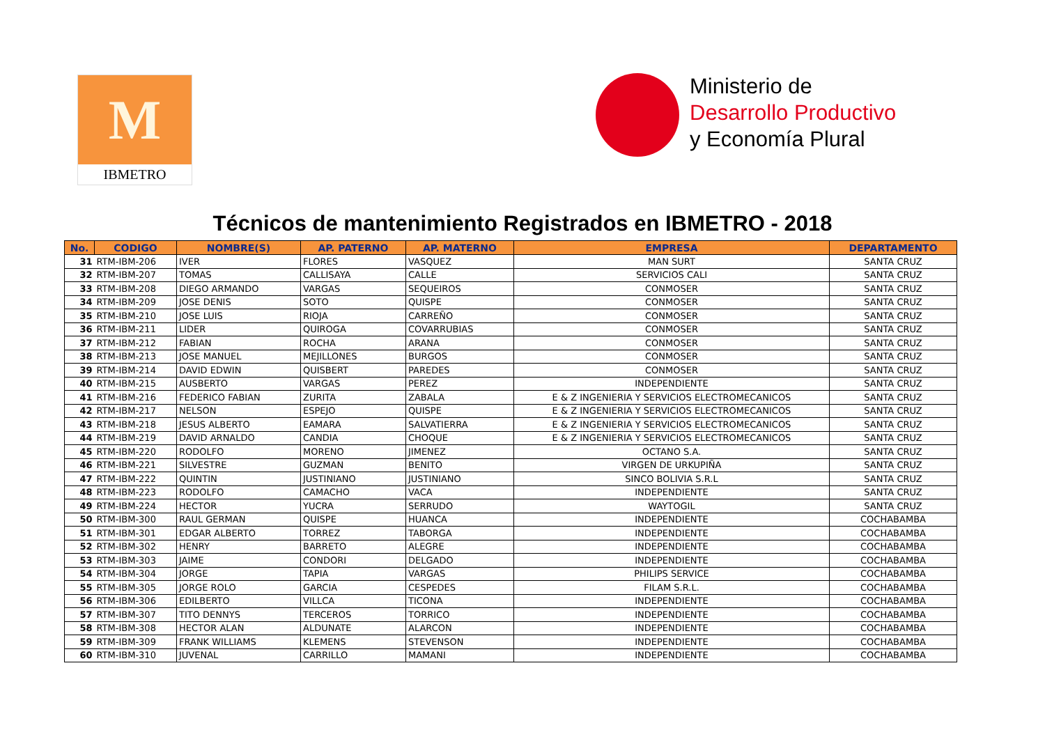M
IBMETRO
Ministerio de
Desarrollo Productivo
y Economía Plural
Técnicos de mantenimiento Registrados en IBMETRO - 2018
| No. | CODIGO | NOMBRE(S) | AP. PATERNO | AP. MATERNO | EMPRESA | DEPARTAMENTO |
| --- | --- | --- | --- | --- | --- | --- |
| 31 | RTM-IBM-206 | IVER | FLORES | VASQUEZ | MAN SURT | SANTA CRUZ |
| 32 | RTM-IBM-207 | TOMAS | CALLISAYA | CALLE | SERVICIOS CALI | SANTA CRUZ |
| 33 | RTM-IBM-208 | DIEGO ARMANDO | VARGAS | SEQUEIROS | CONMOSER | SANTA CRUZ |
| 34 | RTM-IBM-209 | JOSE DENIS | SOTO | QUISPE | CONMOSER | SANTA CRUZ |
| 35 | RTM-IBM-210 | JOSE LUIS | RIOJA | CARREÑO | CONMOSER | SANTA CRUZ |
| 36 | RTM-IBM-211 | LIDER | QUIROGA | COVARRUBIAS | CONMOSER | SANTA CRUZ |
| 37 | RTM-IBM-212 | FABIAN | ROCHA | ARANA | CONMOSER | SANTA CRUZ |
| 38 | RTM-IBM-213 | JOSE MANUEL | MEJILLONES | BURGOS | CONMOSER | SANTA CRUZ |
| 39 | RTM-IBM-214 | DAVID EDWIN | QUISBERT | PAREDES | CONMOSER | SANTA CRUZ |
| 40 | RTM-IBM-215 | AUSBERTO | VARGAS | PEREZ | INDEPENDIENTE | SANTA CRUZ |
| 41 | RTM-IBM-216 | FEDERICO FABIAN | ZURITA | ZABALA | E & Z INGENIERIA Y SERVICIOS ELECTROMECANICOS | SANTA CRUZ |
| 42 | RTM-IBM-217 | NELSON | ESPEJO | QUISPE | E & Z INGENIERIA Y SERVICIOS ELECTROMECANICOS | SANTA CRUZ |
| 43 | RTM-IBM-218 | JESUS ALBERTO | EAMARA | SALVATIERRA | E & Z INGENIERIA Y SERVICIOS ELECTROMECANICOS | SANTA CRUZ |
| 44 | RTM-IBM-219 | DAVID ARNALDO | CANDIA | CHOQUE | E & Z INGENIERIA Y SERVICIOS ELECTROMECANICOS | SANTA CRUZ |
| 45 | RTM-IBM-220 | RODOLFO | MORENO | JIMENEZ | OCTANO S.A. | SANTA CRUZ |
| 46 | RTM-IBM-221 | SILVESTRE | GUZMAN | BENITO | VIRGEN DE URKUPIÑA | SANTA CRUZ |
| 47 | RTM-IBM-222 | QUINTIN | JUSTINIANO | JUSTINIANO | SINCO BOLIVIA S.R.L | SANTA CRUZ |
| 48 | RTM-IBM-223 | RODOLFO | CAMACHO | VACA | INDEPENDIENTE | SANTA CRUZ |
| 49 | RTM-IBM-224 | HECTOR | YUCRA | SERRUDO | WAYTOGIL | SANTA CRUZ |
| 50 | RTM-IBM-300 | RAUL GERMAN | QUISPE | HUANCA | INDEPENDIENTE | COCHABAMBA |
| 51 | RTM-IBM-301 | EDGAR ALBERTO | TORREZ | TABORGA | INDEPENDIENTE | COCHABAMBA |
| 52 | RTM-IBM-302 | HENRY | BARRETO | ALEGRE | INDEPENDIENTE | COCHABAMBA |
| 53 | RTM-IBM-303 | JAIME | CONDORI | DELGADO | INDEPENDIENTE | COCHABAMBA |
| 54 | RTM-IBM-304 | JORGE | TAPIA | VARGAS | PHILIPS SERVICE | COCHABAMBA |
| 55 | RTM-IBM-305 | JORGE ROLO | GARCIA | CESPEDES | FILAM S.R.L. | COCHABAMBA |
| 56 | RTM-IBM-306 | EDILBERTO | VILLCA | TICONA | INDEPENDIENTE | COCHABAMBA |
| 57 | RTM-IBM-307 | TITO DENNYS | TERCEROS | TORRICO | INDEPENDIENTE | COCHABAMBA |
| 58 | RTM-IBM-308 | HECTOR ALAN | ALDUNATE | ALARCON | INDEPENDIENTE | COCHABAMBA |
| 59 | RTM-IBM-309 | FRANK WILLIAMS | KLEMENS | STEVENSON | INDEPENDIENTE | COCHABAMBA |
| 60 | RTM-IBM-310 | JUVENAL | CARRILLO | MAMANI | INDEPENDIENTE | COCHABAMBA |